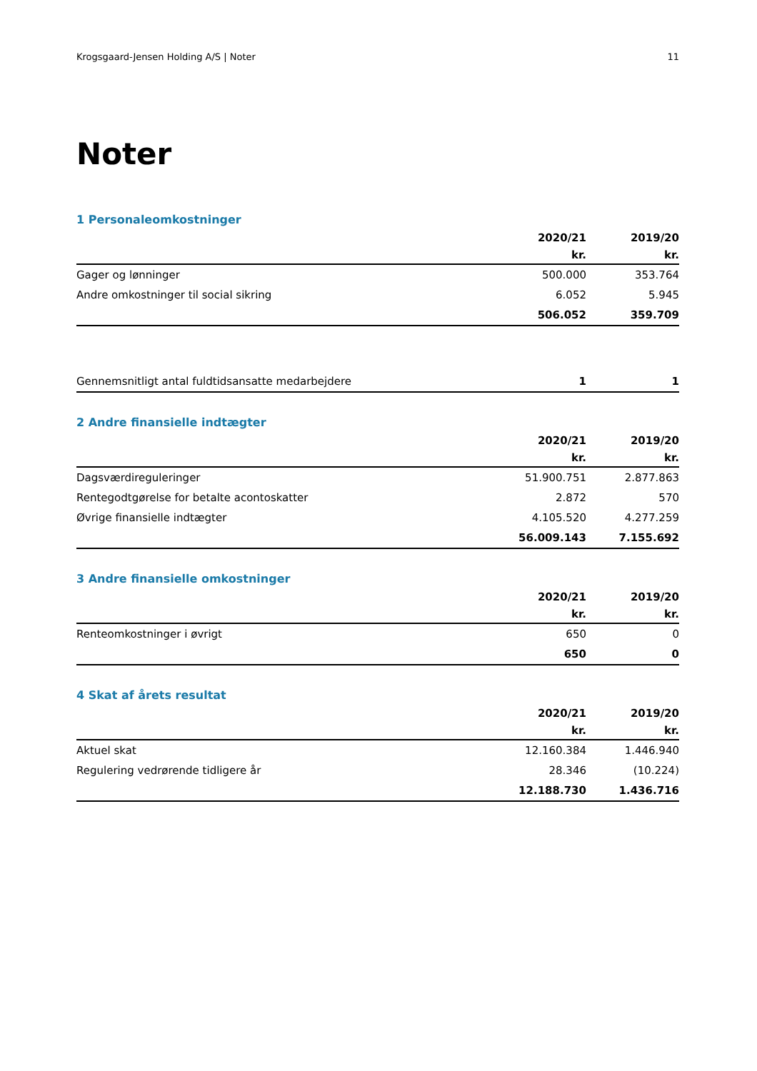Krogsgaard-Jensen Holding A/S | Noter 11
Noter
1 Personaleomkostninger
| | 2020/21 | 2019/20 |
| --- | --- | --- |
| | kr. | kr. |
| Gager og lønninger | 500.000 | 353.764 |
| Andre omkostninger til social sikring | 6.052 | 5.945 |
| | 506.052 | 359.709 |
| Gennemsnitligt antal fuldtidsansatte medarbejdere | 1 | 1 |
2 Andre finansielle indtægter
| | 2020/21 | 2019/20 |
| --- | --- | --- |
| | kr. | kr. |
| Dagsværdireguleringer | 51.900.751 | 2.877.863 |
| Rentegodtgørelse for betalte acontoskatter | 2.872 | 570 |
| Øvrige finansielle indtægter | 4.105.520 | 4.277.259 |
| | 56.009.143 | 7.155.692 |
3 Andre finansielle omkostninger
| | 2020/21 | 2019/20 |
| --- | --- | --- |
| | kr. | kr. |
| Renteomkostninger i øvrigt | 650 | 0 |
| | 650 | 0 |
4 Skat af årets resultat
| | 2020/21 | 2019/20 |
| --- | --- | --- |
| | kr. | kr. |
| Aktuel skat | 12.160.384 | 1.446.940 |
| Regulering vedrørende tidligere år | 28.346 | (10.224) |
| | 12.188.730 | 1.436.716 |